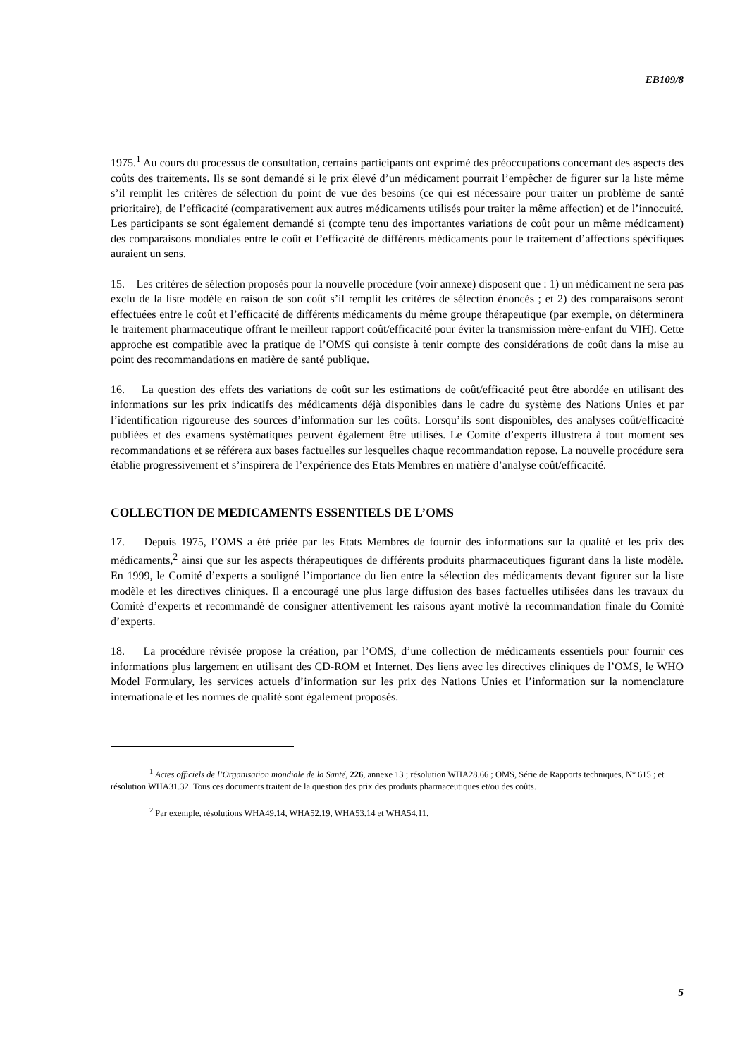EB109/8
1975.<sup>1</sup> Au cours du processus de consultation, certains participants ont exprimé des préoccupations concernant des aspects des coûts des traitements. Ils se sont demandé si le prix élevé d’un médicament pourrait l’empêcher de figurer sur la liste même s’il remplit les critères de sélection du point de vue des besoins (ce qui est nécessaire pour traiter un problème de santé prioritaire), de l’efficacité (comparativement aux autres médicaments utilisés pour traiter la même affection) et de l’innocuité. Les participants se sont également demandé si (compte tenu des importantes variations de coût pour un même médicament) des comparaisons mondiales entre le coût et l’efficacité de différents médicaments pour le traitement d’affections spécifiques auraient un sens.
15. Les critères de sélection proposés pour la nouvelle procédure (voir annexe) disposent que : 1) un médicament ne sera pas exclu de la liste modèle en raison de son coût s’il remplit les critères de sélection énoncés ; et 2) des comparaisons seront effectuées entre le coût et l’efficacité de différents médicaments du même groupe thérapeutique (par exemple, on déterminera le traitement pharmaceutique offrant le meilleur rapport coût/efficacité pour éviter la transmission mère-enfant du VIH). Cette approche est compatible avec la pratique de l’OMS qui consiste à tenir compte des considérations de coût dans la mise au point des recommandations en matière de santé publique.
16. La question des effets des variations de coût sur les estimations de coût/efficacité peut être abordée en utilisant des informations sur les prix indicatifs des médicaments déjà disponibles dans le cadre du système des Nations Unies et par l’identification rigoureuse des sources d’information sur les coûts. Lorsqu’ils sont disponibles, des analyses coût/efficacité publiées et des examens systématiques peuvent également être utilisés. Le Comité d’experts illustrera à tout moment ses recommandations et se référera aux bases factuelles sur lesquelles chaque recommandation repose. La nouvelle procédure sera établie progressivement et s’inspirera de l’expérience des Etats Membres en matière d’analyse coût/efficacité.
COLLECTION DE MEDICAMENTS ESSENTIELS DE L’OMS
17. Depuis 1975, l’OMS a été priée par les Etats Membres de fournir des informations sur la qualité et les prix des médicaments,<sup>2</sup> ainsi que sur les aspects thérapeutiques de différents produits pharmaceutiques figurant dans la liste modèle. En 1999, le Comité d’experts a souligné l’importance du lien entre la sélection des médicaments devant figurer sur la liste modèle et les directives cliniques. Il a encouragé une plus large diffusion des bases factuelles utilisées dans les travaux du Comité d’experts et recommandé de consigner attentivement les raisons ayant motivé la recommandation finale du Comité d’experts.
18. La procédure révisée propose la création, par l’OMS, d’une collection de médicaments essentiels pour fournir ces informations plus largement en utilisant des CD-ROM et Internet. Des liens avec les directives cliniques de l’OMS, le WHO Model Formulary, les services actuels d’information sur les prix des Nations Unies et l’information sur la nomenclature internationale et les normes de qualité sont également proposés.
<sup>1</sup> Actes officiels de l’Organisation mondiale de la Santé, 226, annexe 13 ; résolution WHA28.66 ; OMS, Série de Rapports techniques, N° 615 ; et résolution WHA31.32. Tous ces documents traitent de la question des prix des produits pharmaceutiques et/ou des coûts.
<sup>2</sup> Par exemple, résolutions WHA49.14, WHA52.19, WHA53.14 et WHA54.11.
5